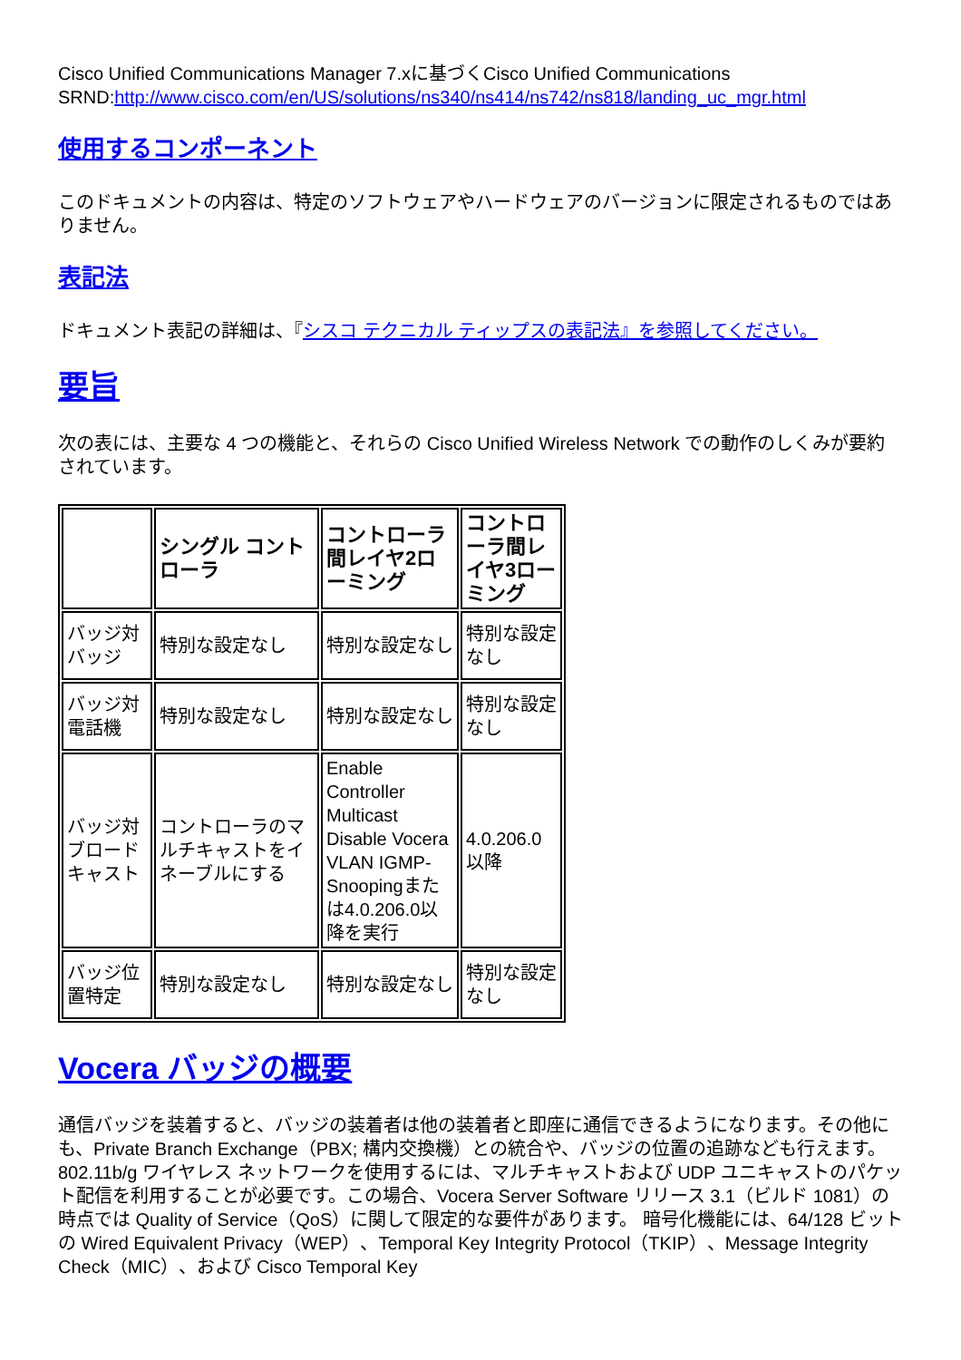Cisco Unified Communications Manager 7.xに基づくCisco Unified Communications SRND:http://www.cisco.com/en/US/solutions/ns340/ns414/ns742/ns818/landing_uc_mgr.html
使用するコンポーネント
このドキュメントの内容は、特定のソフトウェアやハードウェアのバージョンに限定されるものではありません。
表記法
ドキュメント表記の詳細は、『シスコ テクニカル ティップスの表記法』を参照してください。
要旨
次の表には、主要な 4 つの機能と、それらの Cisco Unified Wireless Network での動作のしくみが要約されています。
| | シングル コントローラ | コントローラ間レイヤ2ローミング | コントローラ間レイヤ3ローミング |
| --- | --- | --- | --- |
| バッジ対バッジ | 特別な設定なし | 特別な設定なし | 特別な設定なし |
| バッジ対電話機 | 特別な設定なし | 特別な設定なし | 特別な設定なし |
| バッジ対ブロードキャスト | コントローラのマルチキャストをイネーブルにする | Enable Controller Multicast Disable Vocera VLAN IGMP-Snoopingまたは4.0.206.0以降を実行 | 4.0.206.0以降 |
| バッジ位置特定 | 特別な設定なし | 特別な設定なし | 特別な設定なし |
Vocera バッジの概要
通信バッジを装着すると、バッジの装着者は他の装着者と即座に通信できるようになります。その他にも、Private Branch Exchange（PBX; 構内交換機）との統合や、バッジの位置の追跡なども行えます。802.11b/g ワイヤレス ネットワークを使用するには、マルチキャストおよび UDP ユニキャストのパケット配信を利用することが必要です。この場合、Vocera Server Software リリース 3.1（ビルド 1081）の時点では Quality of Service（QoS）に関して限定的な要件があります。 暗号化機能には、64/128 ビットの Wired Equivalent Privacy（WEP）、Temporal Key Integrity Protocol（TKIP）、Message Integrity Check（MIC）、および Cisco Temporal Key